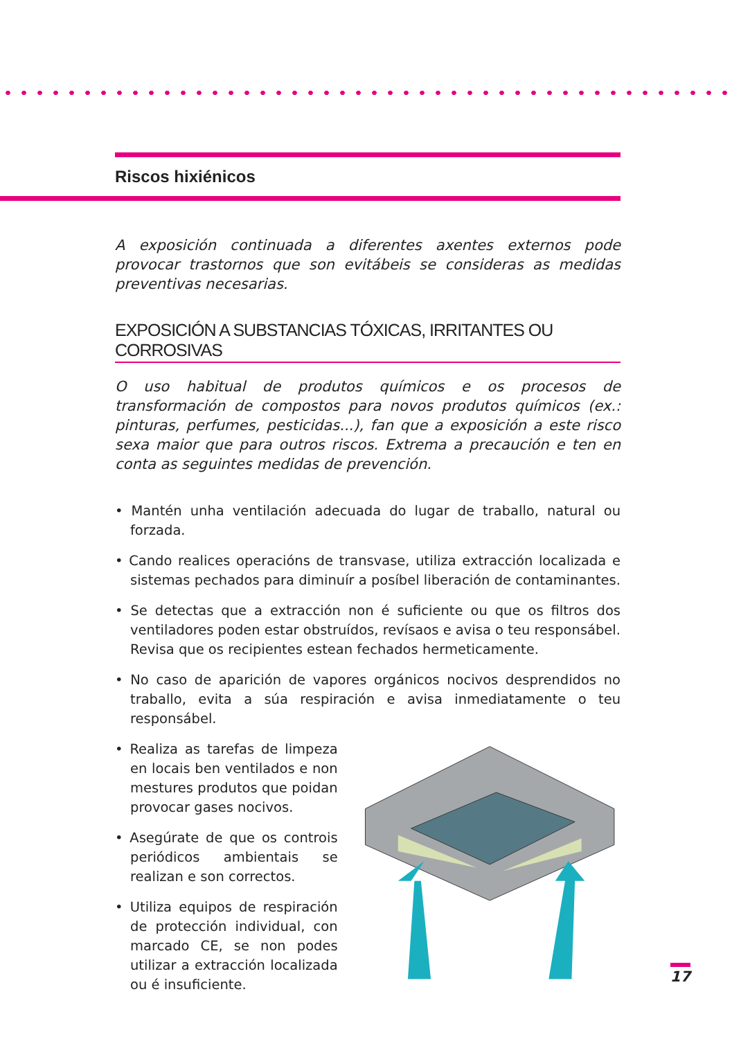Riscos hixiénicos
A exposición continuada a diferentes axentes externos pode provocar trastornos que son evitábeis se consideras as medidas preventivas necesarias.
EXPOSICIÓN A SUBSTANCIAS TÓXICAS, IRRITANTES OU CORROSIVAS
O uso habitual de produtos químicos e os procesos de transformación de compostos para novos produtos químicos (ex.: pinturas, perfumes, pesticidas...), fan que a exposición a este risco sexa maior que para outros riscos. Extrema a precaución e ten en conta as seguintes medidas de prevención.
• Mantén unha ventilación adecuada do lugar de traballo, natural ou forzada.
• Cando realices operacións de transvase, utiliza extracción localizada e sistemas pechados para diminuír a posíbel liberación de contaminantes.
• Se detectas que a extracción non é suficiente ou que os filtros dos ventiladores poden estar obstruídos, revísaos e avisa o teu responsábel. Revisa que os recipientes estean fechados hermeticamente.
• No caso de aparición de vapores orgánicos nocivos desprendidos no traballo, evita a súa respiración e avisa inmediatamente o teu responsábel.
• Realiza as tarefas de limpeza en locais ben ventilados e non mestures produtos que poidan provocar gases nocivos.
• Asegúrate de que os controis periódicos ambientais se realizan e son correctos.
• Utiliza equipos de respiración de protección individual, con marcado CE, se non podes utilizar a extracción localizada ou é insuficiente.
17